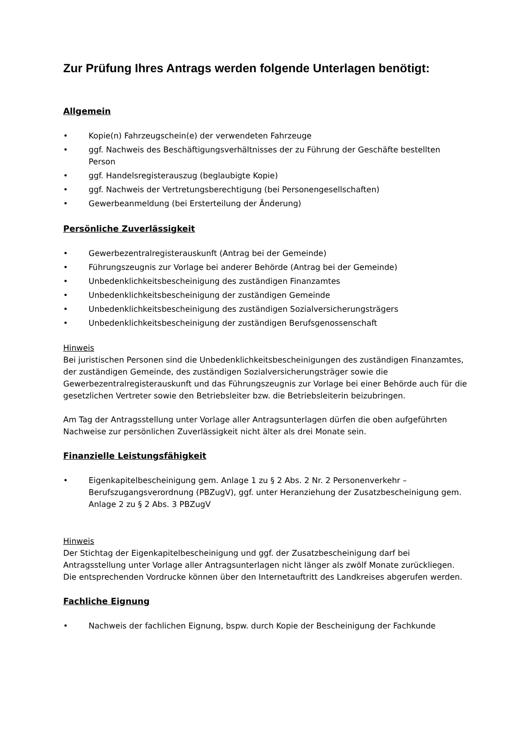Zur Prüfung Ihres Antrags werden folgende Unterlagen benötigt:
Allgemein
• Kopie(n) Fahrzeugschein(e) der verwendeten Fahrzeuge
• ggf. Nachweis des Beschäftigungsverhältnisses der zu Führung der Geschäfte bestellten Person
• ggf. Handelsregisterauszug (beglaubigte Kopie)
• ggf. Nachweis der Vertretungsberechtigung (bei Personengesellschaften)
• Gewerbeanmeldung (bei Ersterteilung der Änderung)
Persönliche Zuverlässigkeit
• Gewerbezentralregisterauskunft (Antrag bei der Gemeinde)
• Führungszeugnis zur Vorlage bei anderer Behörde (Antrag bei der Gemeinde)
• Unbedenklichkeitsbescheinigung des zuständigen Finanzamtes
• Unbedenklichkeitsbescheinigung der zuständigen Gemeinde
• Unbedenklichkeitsbescheinigung des zuständigen Sozialversicherungsträgers
• Unbedenklichkeitsbescheinigung der zuständigen Berufsgenossenschaft
Hinweis
Bei juristischen Personen sind die Unbedenklichkeitsbescheinigungen des zuständigen Finanzamtes, der zuständigen Gemeinde, des zuständigen Sozialversicherungsträger sowie die Gewerbezentralregisterauskunft und das Führungszeugnis zur Vorlage bei einer Behörde auch für die gesetzlichen Vertreter sowie den Betriebsleiter bzw. die Betriebsleiterin beizubringen.
Am Tag der Antragsstellung unter Vorlage aller Antragsunterlagen dürfen die oben aufgeführten Nachweise zur persönlichen Zuverlässigkeit nicht älter als drei Monate sein.
Finanzielle Leistungsfähigkeit
• Eigenkapitelbescheinigung gem. Anlage 1 zu § 2 Abs. 2 Nr. 2 Personenverkehr – Berufszugangsverordnung (PBZugV), ggf. unter Heranziehung der Zusatzbescheinigung gem. Anlage 2 zu § 2 Abs. 3 PBZugV
Hinweis
Der Stichtag der Eigenkapitelbescheinigung und ggf. der Zusatzbescheinigung darf bei Antragsstellung unter Vorlage aller Antragsunterlagen nicht länger als zwölf Monate zurückliegen. Die entsprechenden Vordrucke können über den Internetauftritt des Landkreises abgerufen werden.
Fachliche Eignung
• Nachweis der fachlichen Eignung, bspw. durch Kopie der Bescheinigung der Fachkunde